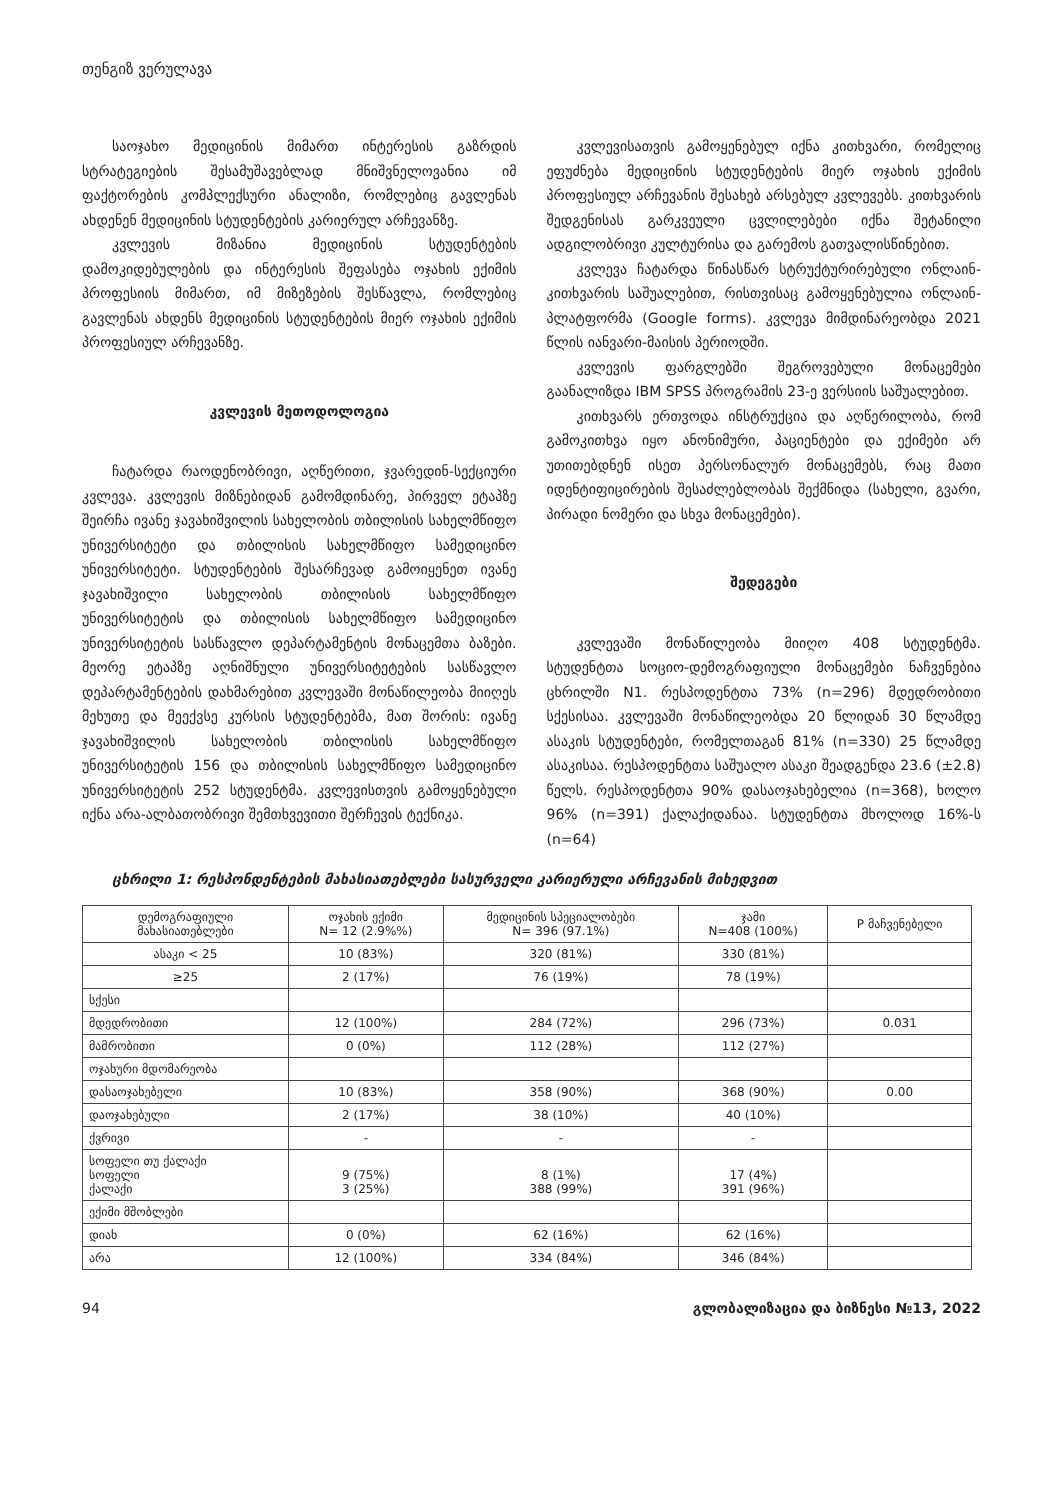თენგიზ ვერულავა
საოჯახო მედიცინის მიმართ ინტერესის გაზრდის სტრატეგიების შესამუშავებლად მნიშვნელოვანია იმ ფაქტორების კომპლექსური ანალიზი, რომლებიც გავლენას ახდენენ მედიცინის სტუდენტების კარიერულ არჩევანზე.
კვლევის მიზანია მედიცინის სტუდენტების დამოკიდებულების და ინტერესის შეფასება ოჯახის ექიმის პროფესიის მიმართ, იმ მიზეზების შესწავლა, რომლებიც გავლენას ახდენს მედიცინის სტუდენტების მიერ ოჯახის ექიმის პროფესიულ არჩევანზე.
კვლევის მეთოდოლოგია
ჩატარდა რაოდენობრივი, აღწერითი, ჯვარედინ-სექციური კვლევა. კვლევის მიზნებიდან გამომდინარე, პირველ ეტაპზე შეირჩა ივანე ჯავახიშვილის სახელობის თბილისის სახელმწიფო უნივერსიტეტი და თბილისის სახელმწიფო სამედიცინო უნივერსიტეტი. სტუდენტების შესარჩევად გამოიყენეთ ივანე ჯავახიშვილი სახელობის თბილისის სახელმწიფო უნივერსიტეტის და თბილისის სახელმწიფო სამედიცინო უნივერსიტეტის სასწავლო დეპარტამენტის მონაცემთა ბაზები. მეორე ეტაპზე აღნიშნული უნივერსიტეტების სასწავლო დეპარტამენტების დახმარებით კვლევაში მონაწილეობა მიიღეს მეხუთე და მეექვსე კურსის სტუდენტებმა, მათ შორის: ივანე ჯავახიშვილის სახელობის თბილისის სახელმწიფო უნივერსიტეტის 156 და თბილისის სახელმწიფო სამედიცინო უნივერსიტეტის 252 სტუდენტმა. კვლევისთვის გამოყენებული იქნა არა-ალბათობრივი შემთხვევითი შერჩევის ტექნიკა.
კვლევისათვის გამოყენებულ იქნა კითხვარი, რომელიც ეფუძნება მედიცინის სტუდენტების მიერ ოჯახის ექიმის პროფესიულ არჩევანის შესახებ არსებულ კვლევებს. კითხვარის შედგენისას გარკვეული ცვლილებები იქნა შეტანილი ადგილობრივი კულტურისა და გარემოს გათვალისწინებით.
კვლევა ჩატარდა წინასწარ სტრუქტურირებული ონლაინ-კითხვარის საშუალებით, რისთვისაც გამოყენებულია ონლაინ-პლატფორმა (Google forms). კვლევა მიმდინარეობდა 2021 წლის იანვარი-მაისის პერიოდში.
კვლევის ფარგლებში შეგროვებული მონაცემები გაანალიზდა IBM SPSS პროგრამის 23-ე ვერსიის საშუალებით.
კითხვარს ერთვოდა ინსტრუქცია და აღწერილობა, რომ გამოკითხვა იყო ანონიმური, პაციენტები და ექიმები არ უთითებდნენ ისეთ პერსონალურ მონაცემებს, რაც მათი იდენტიფიცირების შესაძლებლობას შექმნიდა (სახელი, გვარი, პირადი ნომერი და სხვა მონაცემები).
შედეგები
კვლევაში მონაწილეობა მიიღო 408 სტუდენტმა. სტუდენტთა სოციო-დემოგრაფიული მონაცემები ნაჩვენებია ცხრილში N1. რესპოდენტთა 73% (n=296) მდედრობითი სქესისაა. კვლევაში მონაწილეობდა 20 წლიდან 30 წლამდე ასაკის სტუდენტები, რომელთაგან 81% (n=330) 25 წლამდე ასაკისაა. რესპოდენტთა საშუალო ასაკი შეადგენდა 23.6 (±2.8) წელს. რესპოდენტთა 90% დასაოჯახებელია (n=368), ხოლო 96% (n=391) ქალაქიდანაა. სტუდენტთა მხოლოდ 16%-ს (n=64)
ცხრილი 1: რესპონდენტების მახასიათებლები სასურველი კარიერული არჩევანის მიხედვით
| დემოგრაფიული მახასიათებლები | ოჯახის ექიმი N= 12 (2.9%%) | მედიცინის სპეციალობები N= 396 (97.1%) | ჯამი N=408 (100%) | P მაჩვენებელი |
| --- | --- | --- | --- | --- |
| ასაკი < 25 | 10 (83%) | 320 (81%) | 330 (81%) | |
| ≥25 | 2 (17%) | 76 (19%) | 78 (19%) | |
| სქესი | | | | |
| მდედრობითი | 12 (100%) | 284 (72%) | 296 (73%) | 0.031 |
| მამრობითი | 0 (0%) | 112 (28%) | 112 (27%) | |
| ოჯახური მდომარეობა | | | | |
| დასაოჯახებელი | 10 (83%) | 358 (90%) | 368 (90%) | 0.00 |
| დაოჯახებული | 2 (17%) | 38 (10%) | 40 (10%) | |
| ქვრივი | - | - | - | |
| სოფელი თუ ქალაქი სოფელი ქალაქი | 9 (75%) 3 (25%) | 8 (1%) 388 (99%) | 17 (4%) 391 (96%) | |
| ექიმი მშობლები | | | | |
| დიახ | 0 (0%) | 62 (16%) | 62 (16%) | |
| არა | 12 (100%) | 334 (84%) | 346 (84%) | |
94 გლობალიზაცია და ბიზნესი №13, 2022